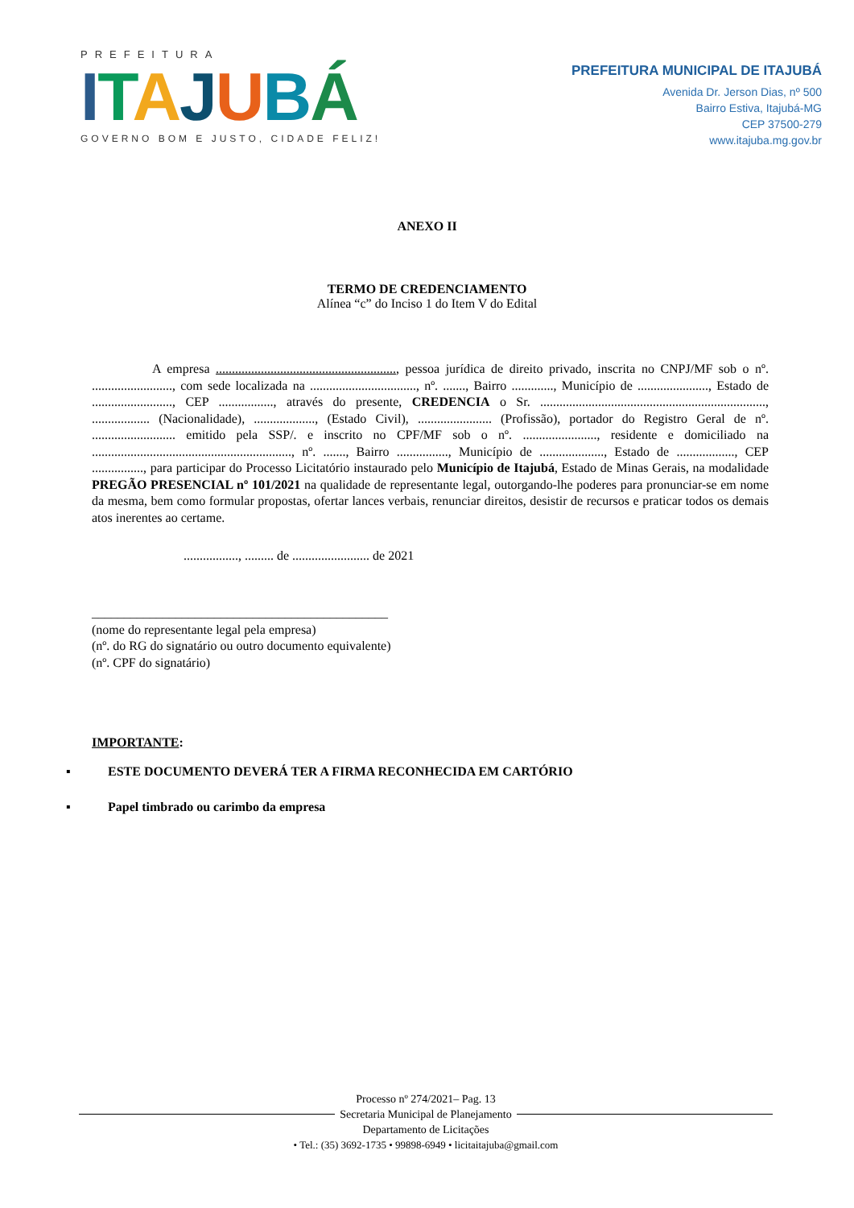PREFEITURA
ITAJUBÁ
GOVERNO BOM E JUSTO, CIDADE FELIZ!
PREFEITURA MUNICIPAL DE ITAJUBÁ
Avenida Dr. Jerson Dias, nº 500
Bairro Estiva, Itajubá-MG
CEP 37500-279
www.itajuba.mg.gov.br
ANEXO II
TERMO DE CREDENCIAMENTO
Alínea “c” do Inciso 1 do Item V do Edital
A empresa ........................................................, pessoa jurídica de direito privado, inscrita no CNPJ/MF sob o nº. ........................., com sede localizada na ................................., nº. ......., Bairro ............., Município de ......................, Estado de ........................., CEP ................., através do presente, CREDENCIA o Sr. ......................................................................, .................. (Nacionalidade), ..................., (Estado Civil), ....................... (Profissão), portador do Registro Geral de nº. .......................... emitido pela SSP/. e inscrito no CPF/MF sob o nº. ......................., residente e domiciliado na .............................................................., nº. ......., Bairro ................, Município de ...................., Estado de .................., CEP ................, para participar do Processo Licitatório instaurado pelo Município de Itajubá, Estado de Minas Gerais, na modalidade PREGÃO PRESENCIAL nº 101/2021 na qualidade de representante legal, outorgando-lhe poderes para pronunciar-se em nome da mesma, bem como formular propostas, ofertar lances verbais, renunciar direitos, desistir de recursos e praticar todos os demais atos inerentes ao certame.
................., ......... de ........................ de 2021
______________________________________________
(nome do representante legal pela empresa)
(nº. do RG do signatário ou outro documento equivalente)
(nº. CPF do signatário)
IMPORTANTE:
▪ ESTE DOCUMENTO DEVERÁ TER A FIRMA RECONHECIDA EM CARTÓRIO
▪ Papel timbrado ou carimbo da empresa
Processo nº 274/2021– Pag. 13
Secretaria Municipal de Planejamento
Departamento de Licitações
• Tel.: (35) 3692-1735 • 99898-6949 • licitaitajuba@gmail.com